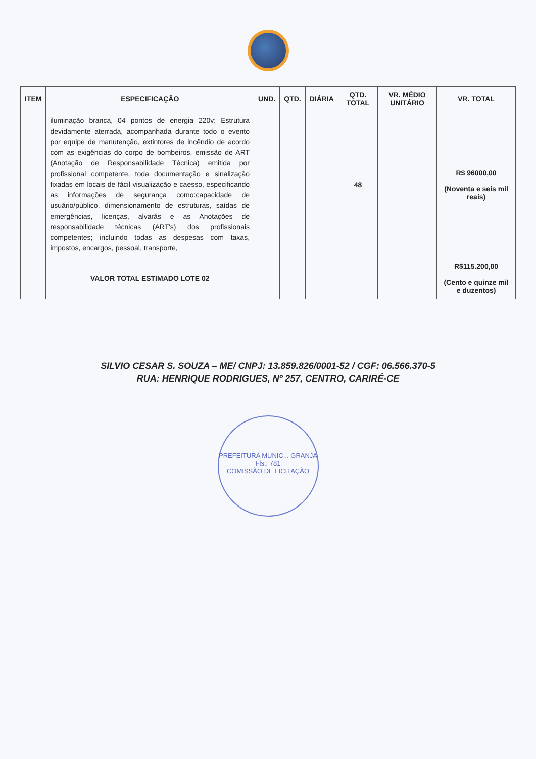| ITEM | ESPECIFICAÇÃO | UND. | QTD. | DIÁRIA | QTD. TOTAL | VR. MÉDIO UNITÁRIO | VR. TOTAL |
| --- | --- | --- | --- | --- | --- | --- | --- |
| | iluminação branca, 04 pontos de energia 220v; Estrutura devidamente aterrada, acompanhada durante todo o evento por equipe de manutenção, extintores de incêndio de acordo com as exigências do corpo de bombeiros, emissão de ART (Anotação de Responsabilidade Técnica) emitida por profissional competente, toda documentação e sinalização fixadas em locais de fácil visualização e caesso, especificando as informações de segurança como:capacidade de usuário/público, dimensionamento de estruturas, saídas de emergências, licenças, alvarás e as Anotações de responsabilidade técnicas (ART's) dos profissionais competentes; incluindo todas as despesas com taxas, impostos, encargos, pessoal, transporte, | | | | 48 | | R$ 96000,00 (Noventa e seis mil reais) |
| | VALOR TOTAL ESTIMADO LOTE 02 | | | | | | R$115.200,00 (Cento e quinze mil e duzentos) |
SILVIO CESAR S. SOUZA – ME/ CNPJ: 13.859.826/0001-52 / CGF: 06.566.370-5
RUA: HENRIQUE RODRIGUES, Nº 257, CENTRO, CARIRÉ-CE
PREFEITURA MUNIC... GRANJA
Fls.: 781
COMISSÃO DE LICITAÇÃO